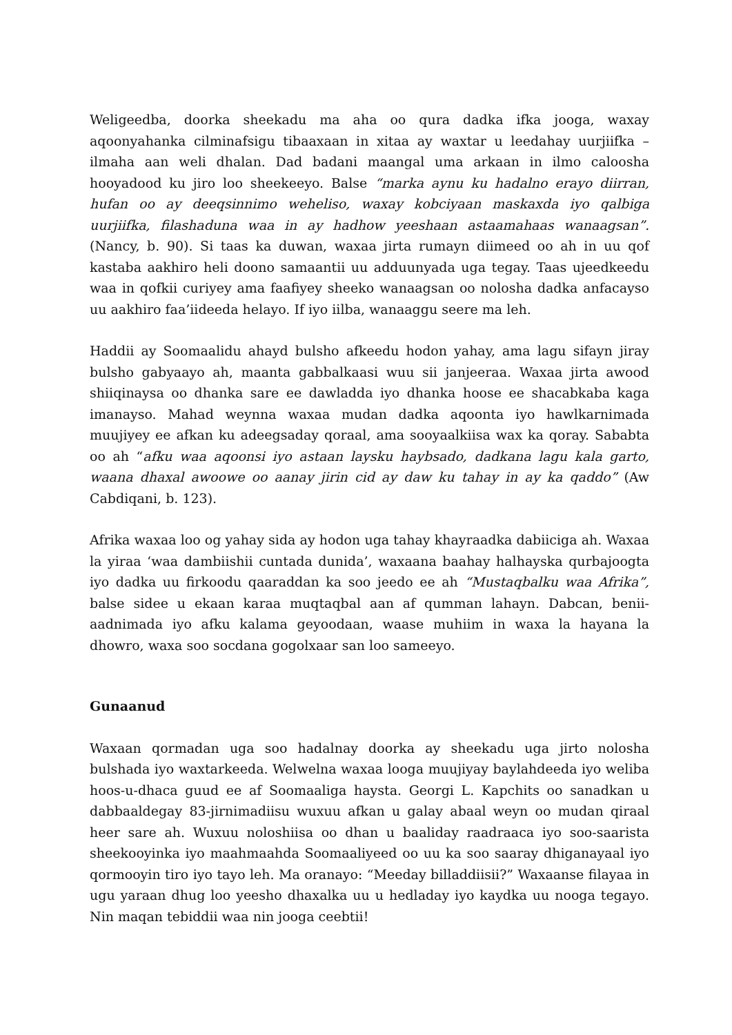Weligeedba, doorka sheekadu ma aha oo qura dadka ifka jooga, waxay aqoonyahanka cilminafsigu tibaaxaan in xitaa ay waxtar u leedahay uurjiifka – ilmaha aan weli dhalan. Dad badani maangal uma arkaan in ilmo caloosha hooyadood ku jiro loo sheekeeyo. Balse “marka aynu ku hadalno erayo diirran, hufan oo ay deeqsinnimo weheliso, waxay kobciyaan maskaxda iyo qalbiga uurjiifka, filashaduna waa in ay hadhow yeeshaan astaamahaas wanaagsan”. (Nancy, b. 90). Si taas ka duwan, waxaa jirta rumayn diimeed oo ah in uu qof kastaba aakhiro heli doono samaantii uu adduunyada uga tegay. Taas ujeedkeedu waa in qofkii curiyey ama faafiyey sheeko wanaagsan oo nolosha dadka anfacayso uu aakhiro faa’iideeda helayo. If iyo iilba, wanaaggu seere ma leh.
Haddii ay Soomaalidu ahayd bulsho afkeedu hodon yahay, ama lagu sifayn jiray bulsho gabyaayo ah, maanta gabbalkaasi wuu sii janjeeraa. Waxaa jirta awood shiiqinaysa oo dhanka sare ee dawladda iyo dhanka hoose ee shacabkaba kaga imanayso. Mahad weynna waxaa mudan dadka aqoonta iyo hawlkarnimada muujiyey ee afkan ku adeegsaday qoraal, ama sooyaalkiisa wax ka qoray. Sababta oo ah “afku waa aqoonsi iyo astaan laysku haybsado, dadkana lagu kala garto, waana dhaxal awoowe oo aanay jirin cid ay daw ku tahay in ay ka qaddo” (Aw Cabdiqani, b. 123).
Afrika waxaa loo og yahay sida ay hodon uga tahay khayraadka dabiiciga ah. Waxaa la yiraa ‘waa dambiishii cuntada dunida’, waxaana baahay halhayska qurbajoogta iyo dadka uu firkoodu qaaraddan ka soo jeedo ee ah “Mustaqbalku waa Afrika”, balse sidee u ekaan karaa muqtaqbal aan af qumman lahayn. Dabcan, benii-aadnimada iyo afku kalama geyoodaan, waase muhiim in waxa la hayana la dhowro, waxa soo socdana gogolxaar san loo sameeyo.
Gunaanud
Waxaan qormadan uga soo hadalnay doorka ay sheekadu uga jirto nolosha bulshada iyo waxtarkeeda. Welwelna waxaa looga muujiyay baylahdeeda iyo weliba hoos-u-dhaca guud ee af Soomaaliga haysta. Georgi L. Kapchits oo sanadkan u dabbaaldegay 83-jirnimadiisu wuxuu afkan u galay abaal weyn oo mudan qiraal heer sare ah. Wuxuu noloshiisa oo dhan u baaliday raadraaca iyo soo-saarista sheekooyinka iyo maahmaahda Soomaaliyeed oo uu ka soo saaray dhiganayaal iyo qormooyin tiro iyo tayo leh. Ma oranayo: “Meeday billaddiisii?” Waxaanse filayaa in ugu yaraan dhug loo yeesho dhaxalka uu u hedladay iyo kaydka uu nooga tegayo. Nin maqan tebiddii waa nin jooga ceebtii!